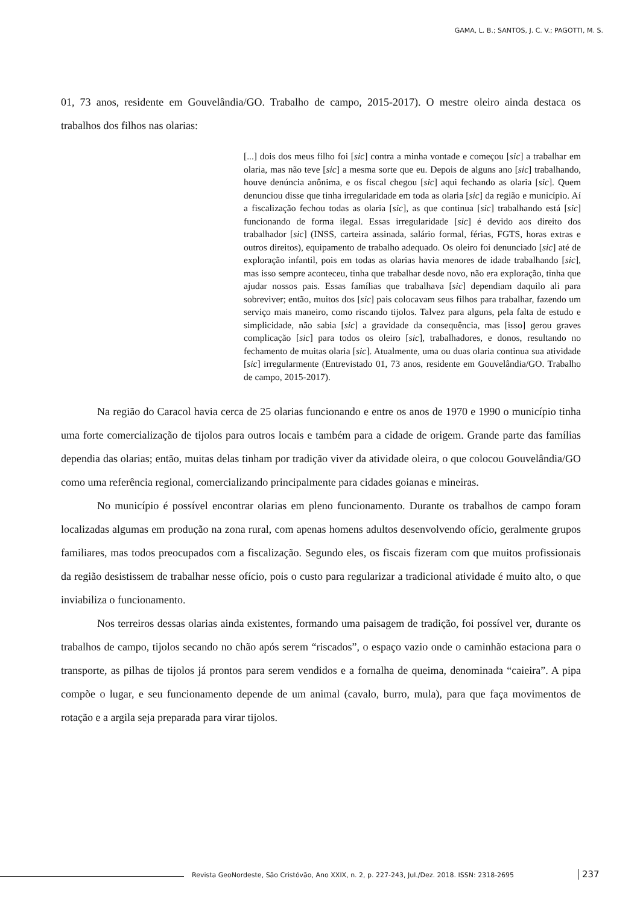GAMA, L. B.; SANTOS, J. C. V.; PAGOTTI, M. S.
01, 73 anos, residente em Gouvelândia/GO. Trabalho de campo, 2015-2017). O mestre oleiro ainda destaca os trabalhos dos filhos nas olarias:
[...] dois dos meus filho foi [sic] contra a minha vontade e começou [sic] a trabalhar em olaria, mas não teve [sic] a mesma sorte que eu. Depois de alguns ano [sic] trabalhando, houve denúncia anônima, e os fiscal chegou [sic] aqui fechando as olaria [sic]. Quem denunciou disse que tinha irregularidade em toda as olaria [sic] da região e município. Aí a fiscalização fechou todas as olaria [sic], as que continua [sic] trabalhando está [sic] funcionando de forma ilegal. Essas irregularidade [sic] é devido aos direito dos trabalhador [sic] (INSS, carteira assinada, salário formal, férias, FGTS, horas extras e outros direitos), equipamento de trabalho adequado. Os oleiro foi denunciado [sic] até de exploração infantil, pois em todas as olarias havia menores de idade trabalhando [sic], mas isso sempre aconteceu, tinha que trabalhar desde novo, não era exploração, tinha que ajudar nossos pais. Essas famílias que trabalhava [sic] dependiam daquilo ali para sobreviver; então, muitos dos [sic] pais colocavam seus filhos para trabalhar, fazendo um serviço mais maneiro, como riscando tijolos. Talvez para alguns, pela falta de estudo e simplicidade, não sabia [sic] a gravidade da consequência, mas [isso] gerou graves complicação [sic] para todos os oleiro [sic], trabalhadores, e donos, resultando no fechamento de muitas olaria [sic]. Atualmente, uma ou duas olaria continua sua atividade [sic] irregularmente (Entrevistado 01, 73 anos, residente em Gouvelândia/GO. Trabalho de campo, 2015-2017).
Na região do Caracol havia cerca de 25 olarias funcionando e entre os anos de 1970 e 1990 o município tinha uma forte comercialização de tijolos para outros locais e também para a cidade de origem. Grande parte das famílias dependia das olarias; então, muitas delas tinham por tradição viver da atividade oleira, o que colocou Gouvelândia/GO como uma referência regional, comercializando principalmente para cidades goianas e mineiras.
No município é possível encontrar olarias em pleno funcionamento. Durante os trabalhos de campo foram localizadas algumas em produção na zona rural, com apenas homens adultos desenvolvendo ofício, geralmente grupos familiares, mas todos preocupados com a fiscalização. Segundo eles, os fiscais fizeram com que muitos profissionais da região desistissem de trabalhar nesse ofício, pois o custo para regularizar a tradicional atividade é muito alto, o que inviabiliza o funcionamento.
Nos terreiros dessas olarias ainda existentes, formando uma paisagem de tradição, foi possível ver, durante os trabalhos de campo, tijolos secando no chão após serem “riscados”, o espaço vazio onde o caminhão estaciona para o transporte, as pilhas de tijolos já prontos para serem vendidos e a fornalha de queima, denominada “caieira”. A pipa compõe o lugar, e seu funcionamento depende de um animal (cavalo, burro, mula), para que faça movimentos de rotação e a argila seja preparada para virar tijolos.
Revista GeoNordeste, São Cristóvão, Ano XXIX, n. 2, p. 227-243, Jul./Dez. 2018. ISSN: 2318-2695 237